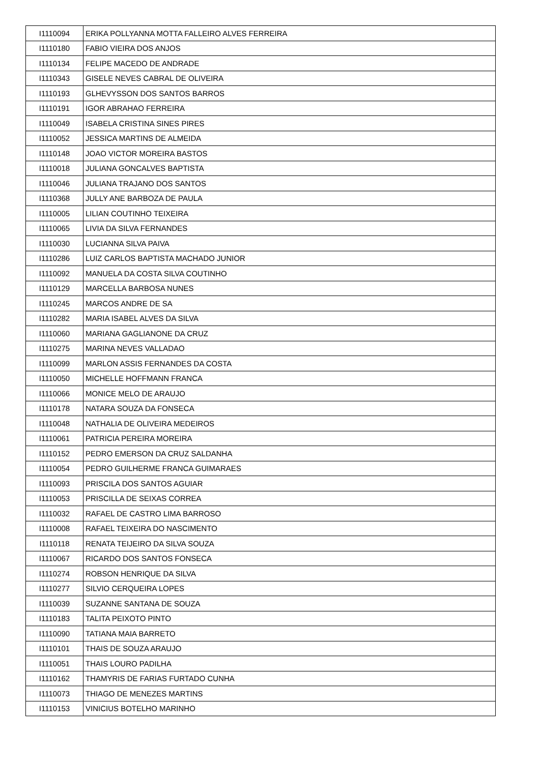| I1110094 | ERIKA POLLYANNA MOTTA FALLEIRO ALVES FERREIRA |
| I1110180 | FABIO VIEIRA DOS ANJOS |
| I1110134 | FELIPE MACEDO DE ANDRADE |
| I1110343 | GISELE NEVES CABRAL DE OLIVEIRA |
| I1110193 | GLHEVYSSON DOS SANTOS BARROS |
| I1110191 | IGOR ABRAHAO FERREIRA |
| I1110049 | ISABELA CRISTINA SINES PIRES |
| I1110052 | JESSICA MARTINS DE ALMEIDA |
| I1110148 | JOAO VICTOR MOREIRA BASTOS |
| I1110018 | JULIANA GONCALVES BAPTISTA |
| I1110046 | JULIANA TRAJANO DOS SANTOS |
| I1110368 | JULLY ANE BARBOZA DE PAULA |
| I1110005 | LILIAN COUTINHO TEIXEIRA |
| I1110065 | LIVIA DA SILVA FERNANDES |
| I1110030 | LUCIANNA SILVA PAIVA |
| I1110286 | LUIZ CARLOS BAPTISTA MACHADO JUNIOR |
| I1110092 | MANUELA DA COSTA SILVA COUTINHO |
| I1110129 | MARCELLA BARBOSA NUNES |
| I1110245 | MARCOS ANDRE DE SA |
| I1110282 | MARIA ISABEL ALVES DA SILVA |
| I1110060 | MARIANA GAGLIANONE DA CRUZ |
| I1110275 | MARINA NEVES VALLADAO |
| I1110099 | MARLON ASSIS FERNANDES DA COSTA |
| I1110050 | MICHELLE HOFFMANN FRANCA |
| I1110066 | MONICE MELO DE ARAUJO |
| I1110178 | NATARA SOUZA DA FONSECA |
| I1110048 | NATHALIA DE OLIVEIRA MEDEIROS |
| I1110061 | PATRICIA PEREIRA MOREIRA |
| I1110152 | PEDRO EMERSON DA CRUZ SALDANHA |
| I1110054 | PEDRO GUILHERME FRANCA GUIMARAES |
| I1110093 | PRISCILA DOS SANTOS AGUIAR |
| I1110053 | PRISCILLA DE SEIXAS CORREA |
| I1110032 | RAFAEL DE CASTRO LIMA BARROSO |
| I1110008 | RAFAEL TEIXEIRA DO NASCIMENTO |
| I1110118 | RENATA TEIJEIRO DA SILVA SOUZA |
| I1110067 | RICARDO DOS SANTOS FONSECA |
| I1110274 | ROBSON HENRIQUE DA SILVA |
| I1110277 | SILVIO CERQUEIRA LOPES |
| I1110039 | SUZANNE SANTANA DE SOUZA |
| I1110183 | TALITA PEIXOTO PINTO |
| I1110090 | TATIANA MAIA BARRETO |
| I1110101 | THAIS DE SOUZA ARAUJO |
| I1110051 | THAIS LOURO PADILHA |
| I1110162 | THAMYRIS DE FARIAS FURTADO CUNHA |
| I1110073 | THIAGO DE MENEZES MARTINS |
| I1110153 | VINICIUS BOTELHO MARINHO |